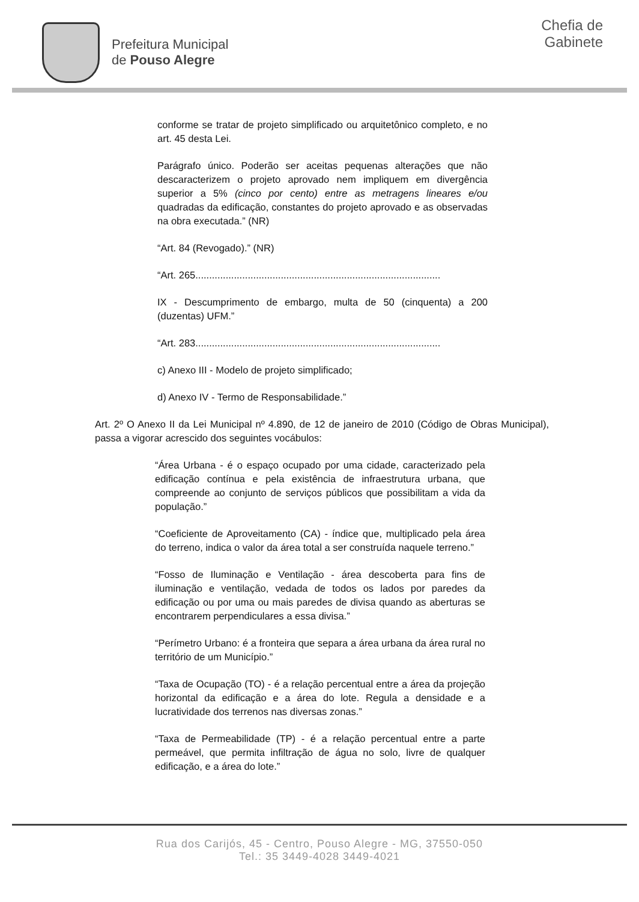Prefeitura Municipal
de Pouso Alegre
Chefia de
Gabinete
conforme se tratar de projeto simplificado ou arquitetônico completo, e no art. 45 desta Lei.
Parágrafo único. Poderão ser aceitas pequenas alterações que não descaracterizem o projeto aprovado nem impliquem em divergência superior a 5% (cinco por cento) entre as metragens lineares e/ou quadradas da edificação, constantes do projeto aprovado e as observadas na obra executada.” (NR)
“Art. 84 (Revogado).” (NR)
“Art. 265.........................................................................................
IX - Descumprimento de embargo, multa de 50 (cinquenta) a 200 (duzentas) UFM.”
“Art. 283.........................................................................................
c) Anexo III - Modelo de projeto simplificado;
d) Anexo IV - Termo de Responsabilidade.”
Art. 2º O Anexo II da Lei Municipal nº 4.890, de 12 de janeiro de 2010 (Código de Obras Municipal), passa a vigorar acrescido dos seguintes vocábulos:
“Área Urbana - é o espaço ocupado por uma cidade, caracterizado pela edificação contínua e pela existência de infraestrutura urbana, que compreende ao conjunto de serviços públicos que possibilitam a vida da população.”
“Coeficiente de Aproveitamento (CA) - índice que, multiplicado pela área do terreno, indica o valor da área total a ser construída naquele terreno.”
“Fosso de Iluminação e Ventilação - área descoberta para fins de iluminação e ventilação, vedada de todos os lados por paredes da edificação ou por uma ou mais paredes de divisa quando as aberturas se encontrarem perpendiculares a essa divisa.”
“Perímetro Urbano: é a fronteira que separa a área urbana da área rural no território de um Município.”
“Taxa de Ocupação (TO) - é a relação percentual entre a área da projeção horizontal da edificação e a área do lote. Regula a densidade e a lucratividade dos terrenos nas diversas zonas.”
“Taxa de Permeabilidade (TP) - é a relação percentual entre a parte permeável, que permita infiltração de água no solo, livre de qualquer edificação, e a área do lote.”
Rua dos Carijós, 45 - Centro, Pouso Alegre - MG, 37550-050
Tel.: 35 3449-4028 3449-4021